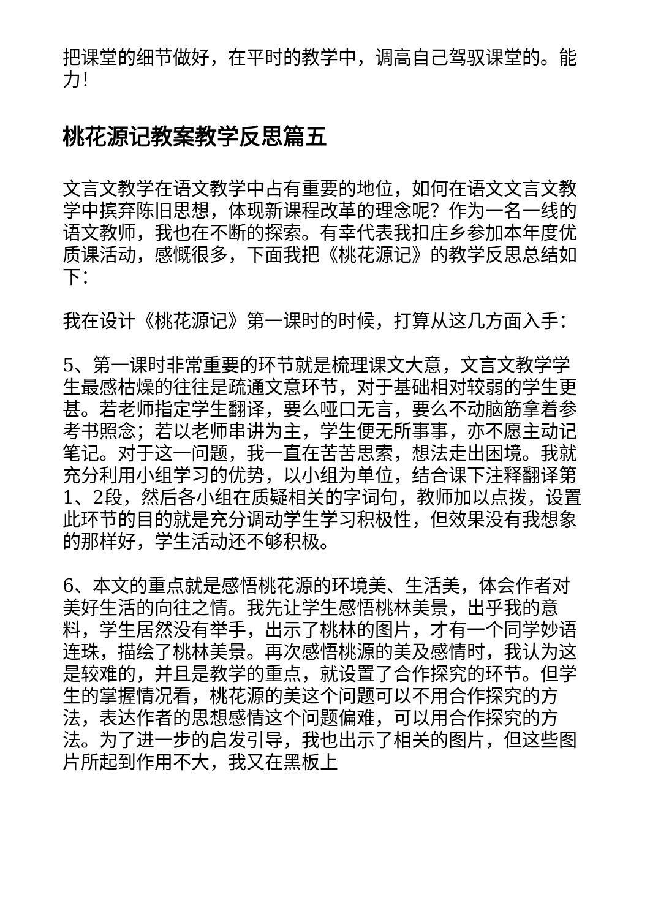把课堂的细节做好，在平时的教学中，调高自己驾驭课堂的。能力！
桃花源记教案教学反思篇五
文言文教学在语文教学中占有重要的地位，如何在语文文言文教学中摈弃陈旧思想，体现新课程改革的理念呢？作为一名一线的语文教师，我也在不断的探索。有幸代表我扣庄乡参加本年度优质课活动，感慨很多，下面我把《桃花源记》的教学反思总结如下：
我在设计《桃花源记》第一课时的时候，打算从这几方面入手：
5、第一课时非常重要的环节就是梳理课文大意，文言文教学学生最感枯燥的往往是疏通文意环节，对于基础相对较弱的学生更甚。若老师指定学生翻译，要么哑口无言，要么不动脑筋拿着参考书照念；若以老师串讲为主，学生便无所事事，亦不愿主动记笔记。对于这一问题，我一直在苦苦思索，想法走出困境。我就充分利用小组学习的优势，以小组为单位，结合课下注释翻译第1、2段，然后各小组在质疑相关的字词句，教师加以点拨，设置此环节的目的就是充分调动学生学习积极性，但效果没有我想象的那样好，学生活动还不够积极。
6、本文的重点就是感悟桃花源的环境美、生活美，体会作者对美好生活的向往之情。我先让学生感悟桃林美景，出乎我的意料，学生居然没有举手，出示了桃林的图片，才有一个同学妙语连珠，描绘了桃林美景。再次感悟桃源的美及感情时，我认为这是较难的，并且是教学的重点，就设置了合作探究的环节。但学生的掌握情况看，桃花源的美这个问题可以不用合作探究的方法，表达作者的思想感情这个问题偏难，可以用合作探究的方法。为了进一步的启发引导，我也出示了相关的图片，但这些图片所起到作用不大，我又在黑板上